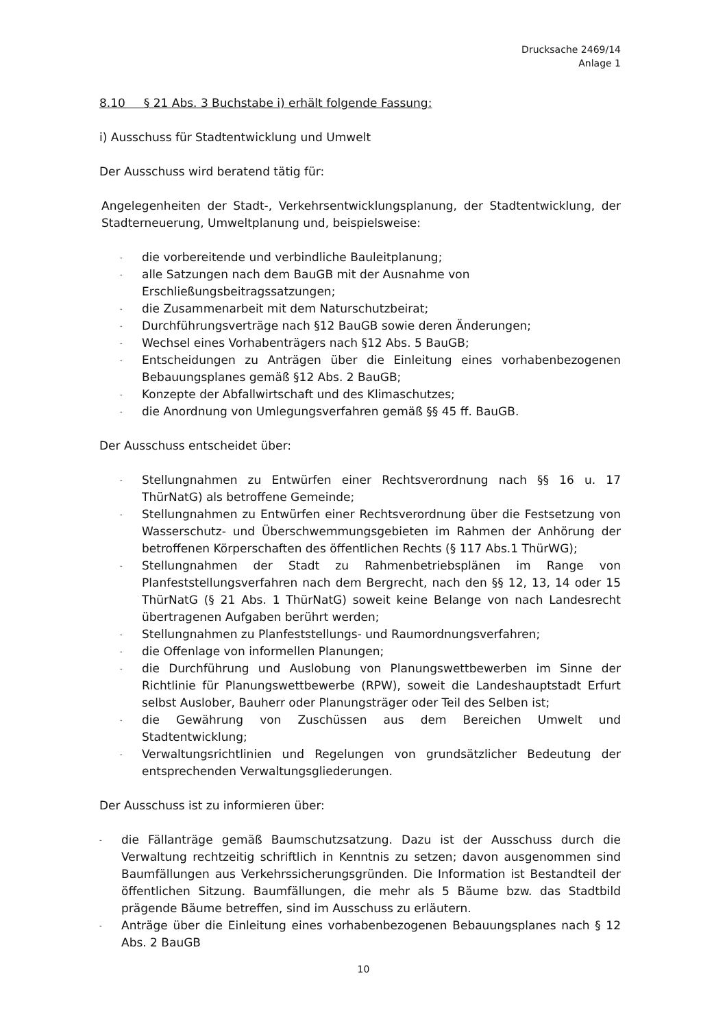Drucksache 2469/14
Anlage 1
8.10 § 21 Abs. 3 Buchstabe i) erhält folgende Fassung:
i) Ausschuss für Stadtentwicklung und Umwelt
Der Ausschuss wird beratend tätig für:
Angelegenheiten der Stadt-, Verkehrsentwicklungsplanung, der Stadtentwicklung, der Stadterneuerung, Umweltplanung und, beispielsweise:
- die vorbereitende und verbindliche Bauleitplanung;
- alle Satzungen nach dem BauGB mit der Ausnahme von
Erschließungsbeitragssatzungen;
- die Zusammenarbeit mit dem Naturschutzbeirat;
- Durchführungsverträge nach §12 BauGB sowie deren Änderungen;
- Wechsel eines Vorhabenträgers nach §12 Abs. 5 BauGB;
- Entscheidungen zu Anträgen über die Einleitung eines vorhabenbezogenen Bebauungsplanes gemäß §12 Abs. 2 BauGB;
- Konzepte der Abfallwirtschaft und des Klimaschutzes;
- die Anordnung von Umlegungsverfahren gemäß §§ 45 ff. BauGB.
Der Ausschuss entscheidet über:
- Stellungnahmen zu Entwürfen einer Rechtsverordnung nach §§ 16 u. 17 ThürNatG) als betroffene Gemeinde;
- Stellungnahmen zu Entwürfen einer Rechtsverordnung über die Festsetzung von Wasserschutz- und Überschwemmungsgebieten im Rahmen der Anhörung der betroffenen Körperschaften des öffentlichen Rechts (§ 117 Abs.1 ThürWG);
- Stellungnahmen der Stadt zu Rahmenbetriebsplänen im Range von Planfeststellungsverfahren nach dem Bergrecht, nach den §§ 12, 13, 14 oder 15 ThürNatG (§ 21 Abs. 1 ThürNatG) soweit keine Belange von nach Landesrecht übertragenen Aufgaben berührt werden;
- Stellungnahmen zu Planfeststellungs- und Raumordnungsverfahren;
- die Offenlage von informellen Planungen;
- die Durchführung und Auslobung von Planungswettbewerben im Sinne der Richtlinie für Planungswettbewerbe (RPW), soweit die Landeshauptstadt Erfurt selbst Auslober, Bauherr oder Planungsträger oder Teil des Selben ist;
- die Gewährung von Zuschüssen aus dem Bereichen Umwelt und Stadtentwicklung;
- Verwaltungsrichtlinien und Regelungen von grundsätzlicher Bedeutung der entsprechenden Verwaltungsgliederungen.
Der Ausschuss ist zu informieren über:
- die Fällanträge gemäß Baumschutzsatzung. Dazu ist der Ausschuss durch die Verwaltung rechtzeitig schriftlich in Kenntnis zu setzen; davon ausgenommen sind Baumfällungen aus Verkehrssicherungsgründen. Die Information ist Bestandteil der öffentlichen Sitzung. Baumfällungen, die mehr als 5 Bäume bzw. das Stadtbild prägende Bäume betreffen, sind im Ausschuss zu erläutern.
- Anträge über die Einleitung eines vorhabenbezogenen Bebauungsplanes nach § 12 Abs. 2 BauGB
10